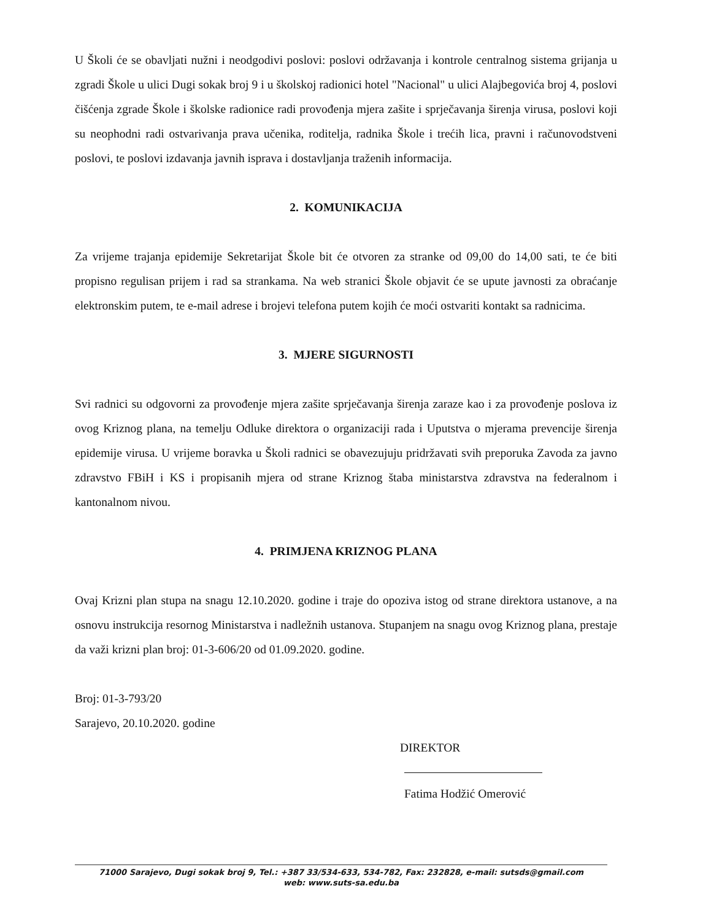U Školi će se obavljati nužni i neodgodivi poslovi: poslovi održavanja i kontrole centralnog sistema grijanja u zgradi Škole u ulici Dugi sokak broj 9 i u školskoj radionici hotel "Nacional" u ulici Alajbegovića broj 4, poslovi čišćenja zgrade Škole i školske radionice radi provođenja mjera zašite i sprječavanja širenja virusa, poslovi koji su neophodni radi ostvarivanja prava učenika, roditelja, radnika Škole i trećih lica, pravni i računovodstveni poslovi, te poslovi izdavanja javnih isprava i dostavljanja traženih informacija.
2. KOMUNIKACIJA
Za vrijeme trajanja epidemije Sekretarijat Škole bit će otvoren za stranke od 09,00 do 14,00 sati, te će biti propisno regulisan prijem i rad sa strankama. Na web stranici Škole objavit će se upute javnosti za obraćanje elektronskim putem, te e-mail adrese i brojevi telefona putem kojih će moći ostvariti kontakt sa radnicima.
3. MJERE SIGURNOSTI
Svi radnici su odgovorni za provođenje mjera zašite sprječavanja širenja zaraze kao i za provođenje poslova iz ovog Kriznog plana, na temelju Odluke direktora o organizaciji rada i Uputstva o mjerama prevencije širenja epidemije virusa. U vrijeme boravka u Školi radnici se obavezujuju pridržavati svih preporuka Zavoda za javno zdravstvo FBiH i KS i propisanih mjera od strane Kriznog štaba ministarstva zdravstva na federalnom i kantonalnom nivou.
4. PRIMJENA KRIZNOG PLANA
Ovaj Krizni plan stupa na snagu 12.10.2020. godine i traje do opoziva istog od strane direktora ustanove, a na osnovu instrukcija resornog Ministarstva i nadležnih ustanova. Stupanjem na snagu ovog Kriznog plana, prestaje da važi krizni plan broj: 01-3-606/20 od 01.09.2020. godine.
Broj: 01-3-793/20
Sarajevo, 20.10.2020. godine
DIREKTOR
Fatima Hodžić Omerović
71000 Sarajevo, Dugi sokak broj 9, Tel.: +387 33/534-633, 534-782, Fax: 232828, e-mail: sutsds@gmail.com
web: www.suts-sa.edu.ba